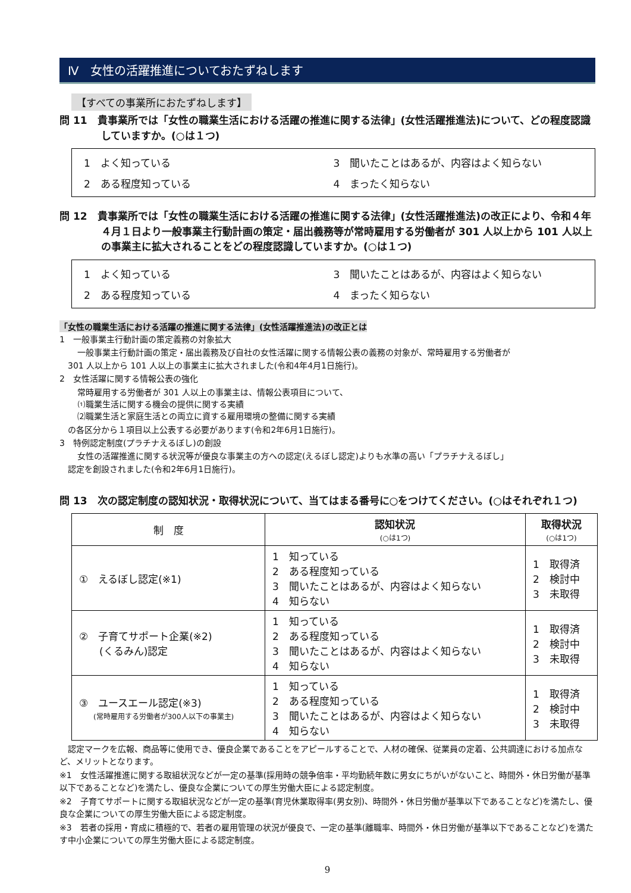Ⅳ　女性の活躍推進についておたずねします
【すべての事業所におたずねします】
問 11　貴事業所では「女性の職業生活における活躍の推進に関する法律」(女性活躍推進法)について、どの程度認識していますか。(○は１つ)
1　よく知っている
3　聞いたことはあるが、内容はよく知らない
2　ある程度知っている
4　まったく知らない
問 12　貴事業所では「女性の職業生活における活躍の推進に関する法律」(女性活躍推進法)の改正により、令和４年４月１日より一般事業主行動計画の策定・届出義務等が常時雇用する労働者が 301 人以上から 101 人以上の事業主に拡大されることをどの程度認識していますか。(○は１つ)
1　よく知っている
3　聞いたことはあるが、内容はよく知らない
2　ある程度知っている
4　まったく知らない
「女性の職業生活における活躍の推進に関する法律」(女性活躍推進法)の改正とは
1　一般事業主行動計画の策定義務の対象拡大
一般事業主行動計画の策定・届出義務及び自社の女性活躍に関する情報公表の義務の対象が、常時雇用する労働者が
301 人以上から 101 人以上の事業主に拡大されました(令和4年4月1日施行)。
2　女性活躍に関する情報公表の強化
常時雇用する労働者が 301 人以上の事業主は、情報公表項目について、
⑴職業生活に関する機会の提供に関する実績
⑵職業生活と家庭生活との両立に資する雇用環境の整備に関する実績
の各区分から１項目以上公表する必要があります(令和2年6月1日施行)。
3　特例認定制度(プラチナえるぼし)の創設
女性の活躍推進に関する状況等が優良な事業主の方への認定(えるぼし認定)よりも水準の高い「プラチナえるぼし」
認定を創設されました(令和2年6月1日施行)。
問 13　次の認定制度の認知状況・取得状況について、当てはまる番号に○をつけてください。(○はそれぞれ１つ)
| 制 度 | 認知状況 (○は1つ) | 取得状況 (○は1つ) |
| --- | --- | --- |
| ① えるぼし認定(※1) | 1 知っている 2 ある程度知っている 3 聞いたことはあるが、内容はよく知らない 4 知らない | 1 取得済 2 検討中 3 未取得 |
| ② 子育てサポート企業(※2) (くるみん)認定 | 1 知っている 2 ある程度知っている 3 聞いたことはあるが、内容はよく知らない 4 知らない | 1 取得済 2 検討中 3 未取得 |
| ③ ユースエール認定(※3) (常時雇用する労働者が300人以下の事業主) | 1 知っている 2 ある程度知っている 3 聞いたことはあるが、内容はよく知らない 4 知らない | 1 取得済 2 検討中 3 未取得 |
　認定マークを広報、商品等に使用でき、優良企業であることをアピールすることで、人材の確保、従業員の定着、公共調達における加点など、メリットとなります。
※1　女性活躍推進に関する取組状況などが一定の基準(採用時の競争倍率・平均勤続年数に男女にちがいがないこと、時間外・休日労働が基準以下であることなど)を満たし、優良な企業についての厚生労働大臣による認定制度。
※2　子育てサポートに関する取組状況などが一定の基準(育児休業取得率(男女別)、時間外・休日労働が基準以下であることなど)を満たし、優良な企業についての厚生労働大臣による認定制度。
※3　若者の採用・育成に積極的で、若者の雇用管理の状況が優良で、一定の基準(離職率、時間外・休日労働が基準以下であることなど)を満たす中小企業についての厚生労働大臣による認定制度。
9